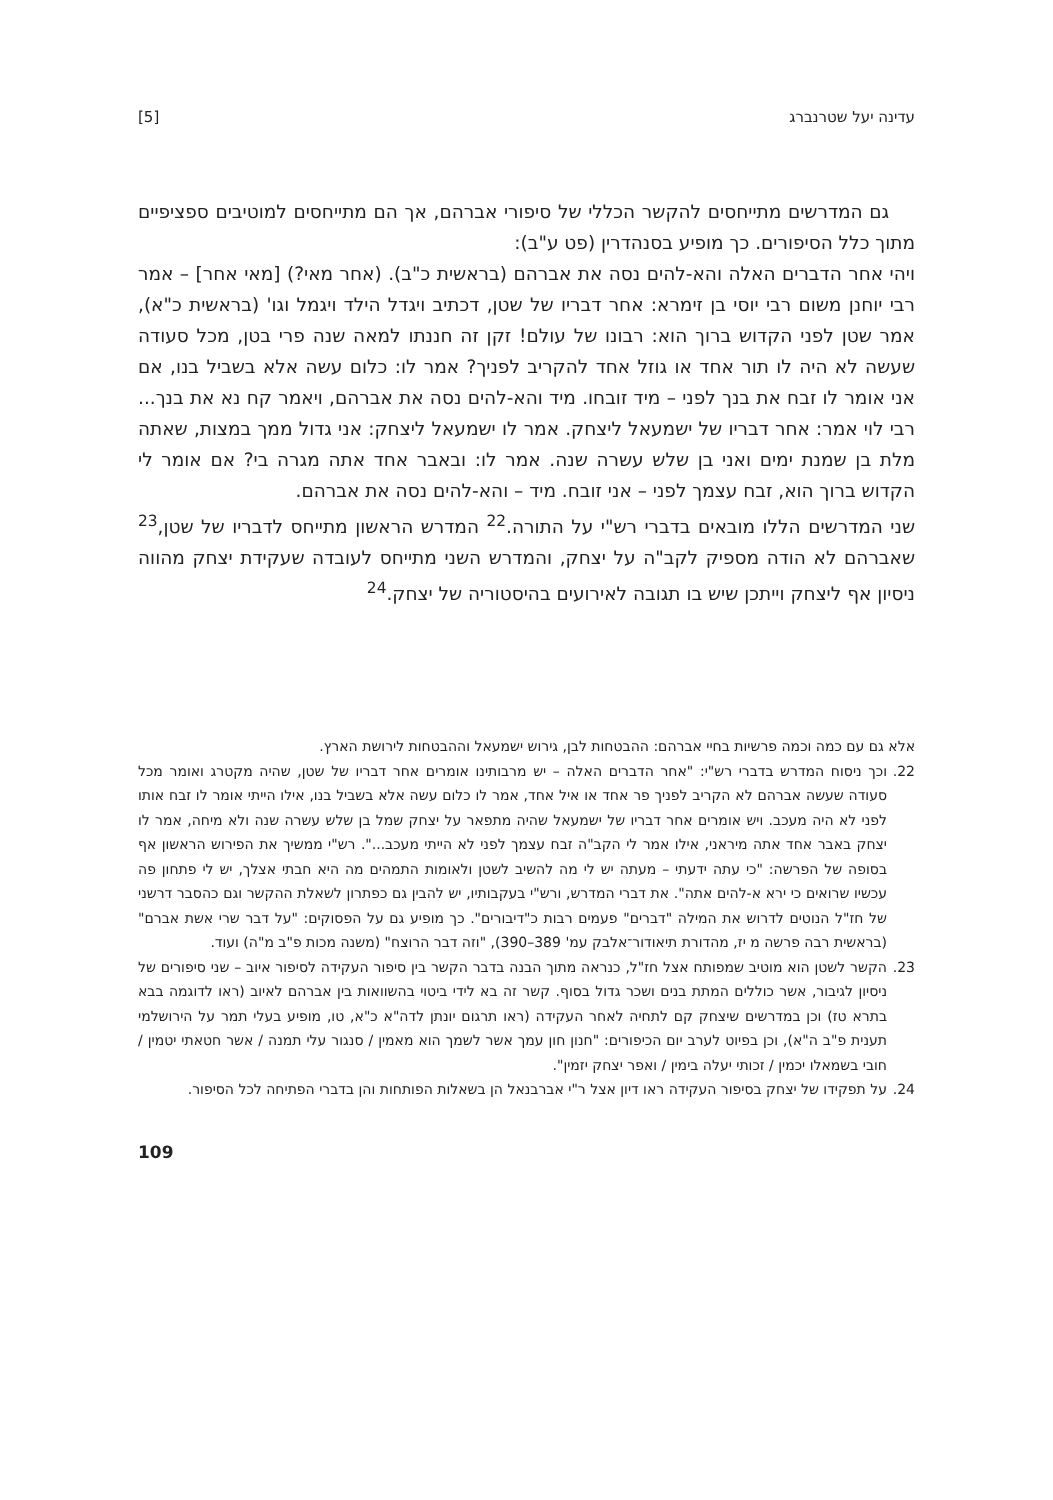עדינה יעל שטרנברג [5]
גם המדרשים מתייחסים להקשר הכללי של סיפורי אברהם, אך הם מתייחסים למוטיבים ספציפיים מתוך כלל הסיפורים. כך מופיע בסנהדרין (פט ע"ב):
ויהי אחר הדברים האלה והא-להים נסה את אברהם (בראשית כ"ב). (אחר מאי?) [מאי אחר] – אמר רבי יוחנן משום רבי יוסי בן זימרא: אחר דבריו של שטן, דכתיב ויגדל הילד ויגמל וגו' (בראשית כ"א), אמר שטן לפני הקדוש ברוך הוא: רבונו של עולם! זקן זה חננתו למאה שנה פרי בטן, מכל סעודה שעשה לא היה לו תור אחד או גוזל אחד להקריב לפניך? אמר לו: כלום עשה אלא בשביל בנו, אם אני אומר לו זבח את בנך לפני – מיד זובחו. מיד והא-להים נסה את אברהם, ויאמר קח נא את בנך... רבי לוי אמר: אחר דבריו של ישמעאל ליצחק. אמר לו ישמעאל ליצחק: אני גדול ממך במצות, שאתה מלת בן שמנת ימים ואני בן שלש עשרה שנה. אמר לו: ובאבר אחד אתה מגרה בי? אם אומר לי הקדוש ברוך הוא, זבח עצמך לפני – אני זובח. מיד – והא-להים נסה את אברהם.
שני המדרשים הללו מובאים בדברי רש"י על התורה.<sup>22</sup> המדרש הראשון מתייחס לדבריו של שטן,<sup>23</sup> שאברהם לא הודה מספיק לקב"ה על יצחק, והמדרש השני מתייחס לעובדה שעקידת יצחק מהווה ניסיון אף ליצחק וייתכן שיש בו תגובה לאירועים בהיסטוריה של יצחק.<sup>24</sup>
אלא גם עם כמה וכמה פרשיות בחיי אברהם: ההבטחות לבן, גירוש ישמעאל וההבטחות לירושת הארץ.
22. וכך ניסוח המדרש בדברי רש"י: "אחר הדברים האלה – יש מרבותינו אומרים אחר דבריו של שטן, שהיה מקטרג ואומר מכל סעודה שעשה אברהם לא הקריב לפניך פר אחד או איל אחד, אמר לו כלום עשה אלא בשביל בנו, אילו הייתי אומר לו זבח אותו לפני לא היה מעכב. ויש אומרים אחר דבריו של ישמעאל שהיה מתפאר על יצחק שמל בן שלש עשרה שנה ולא מיחה, אמר לו יצחק באבר אחד אתה מיראני, אילו אמר לי הקב"ה זבח עצמך לפני לא הייתי מעכב...". רש"י ממשיך את הפירוש הראשון אף בסופה של הפרשה: "כי עתה ידעתי – מעתה יש לי מה להשיב לשטן ולאומות התמהים מה היא חבתי אצלך, יש לי פתחון פה עכשיו שרואים כי ירא א-להים אתה". את דברי המדרש, ורש"י בעקבותיו, יש להבין גם כפתרון לשאלת ההקשר וגם כהסבר דרשני של חז"ל הנוטים לדרוש את המילה "דברים" פעמים רבות כ"דיבורים". כך מופיע גם על הפסוקים: "על דבר שרי אשת אברם" (בראשית רבה פרשה מ יז, מהדורת תיאודור־אלבק עמ' 389–390), "וזה דבר הרוצח" (משנה מכות פ"ב מ"ה) ועוד.
23. הקשר לשטן הוא מוטיב שמפותח אצל חז"ל, כנראה מתוך הבנה בדבר הקשר בין סיפור העקידה לסיפור איוב – שני סיפורים של ניסיון לגיבור, אשר כוללים המתת בנים ושכר גדול בסוף. קשר זה בא לידי ביטוי בהשוואות בין אברהם לאיוב (ראו לדוגמה בבא בתרא טז) וכן במדרשים שיצחק קם לתחיה לאחר העקידה (ראו תרגום יונתן לדה"א כ"א, טו, מופיע בעלי תמר על הירושלמי תענית פ"ב ה"א), וכן בפיוט לערב יום הכיפורים: "חנון חון עמך אשר לשמך הוא מאמין / סנגור עלי תמנה / אשר חטאתי יטמין / חובי בשמאלו יכמין / זכותי יעלה בימין / ואפר יצחק יזמין".
24. על תפקידו של יצחק בסיפור העקידה ראו דיון אצל ר"י אברבנאל הן בשאלות הפותחות והן בדברי הפתיחה לכל הסיפור.
109